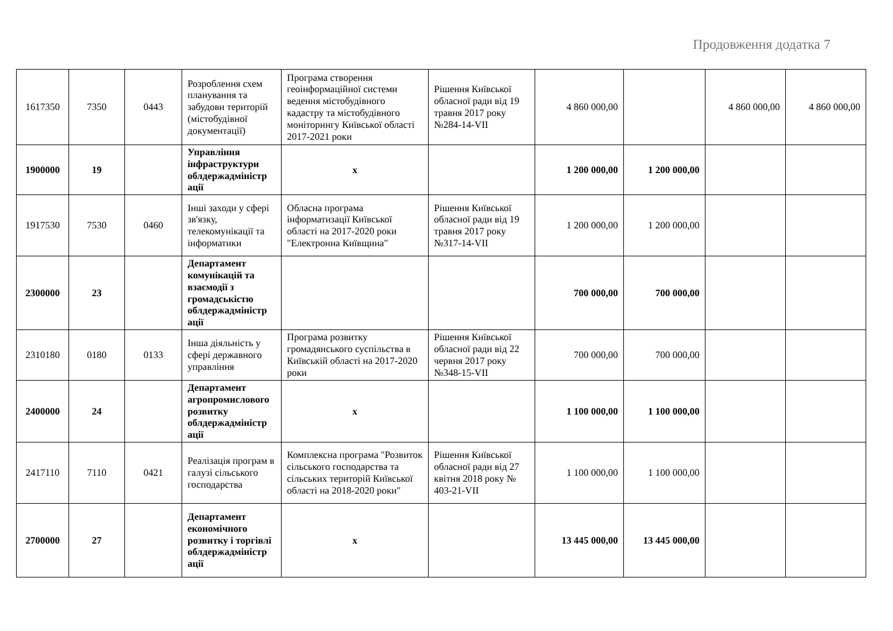Продовження додатка 7
| 1617350 | 7350 | 0443 | Розроблення схем планування та забудови територій (містобудівної документації) | Програма створення геоінформаційної системи ведення містобудівного кадастру та містобудівного моніторингу Київської області 2017-2021 роки | Рішення Київської обласної ради від 19 травня 2017 року №284-14-VII | 4 860 000,00 | | 4 860 000,00 | 4 860 000,00 |
| 1900000 | 19 | | Управління інфраструктури облдержадміністр ації | х | | 1 200 000,00 | 1 200 000,00 | | |
| 1917530 | 7530 | 0460 | Інші заходи у сфері зв'язку, телекомунікації та інформатики | Обласна програма інформатизації Київської області на 2017-2020 роки "Електронна Київщина" | Рішення Київської обласної ради від 19 травня 2017 року №317-14-VII | 1 200 000,00 | 1 200 000,00 | | |
| 2300000 | 23 | | Департамент комунікацій та взаємодії з громадськістю облдержадміністр ації | | | 700 000,00 | 700 000,00 | | |
| 2310180 | 0180 | 0133 | Інша діяльність у сфері державного управління | Програма розвитку громадянського суспільства в Київській області на 2017-2020 роки | Рішення Київської обласної ради від 22 червня 2017 року №348-15-VII | 700 000,00 | 700 000,00 | | |
| 2400000 | 24 | | Департамент агропромислового розвитку облдержадміністр ації | х | | 1 100 000,00 | 1 100 000,00 | | |
| 2417110 | 7110 | 0421 | Реалізація програм в галузі сільського господарства | Комплексна програма "Розвиток сільського господарства та сільських територій Київської області на 2018-2020 роки" | Рішення Київської обласної ради від 27 квітня 2018 року № 403-21-VII | 1 100 000,00 | 1 100 000,00 | | |
| 2700000 | 27 | | Департамент економічного розвитку і торгівлі облдержадміністр ації | х | | 13 445 000,00 | 13 445 000,00 | | |